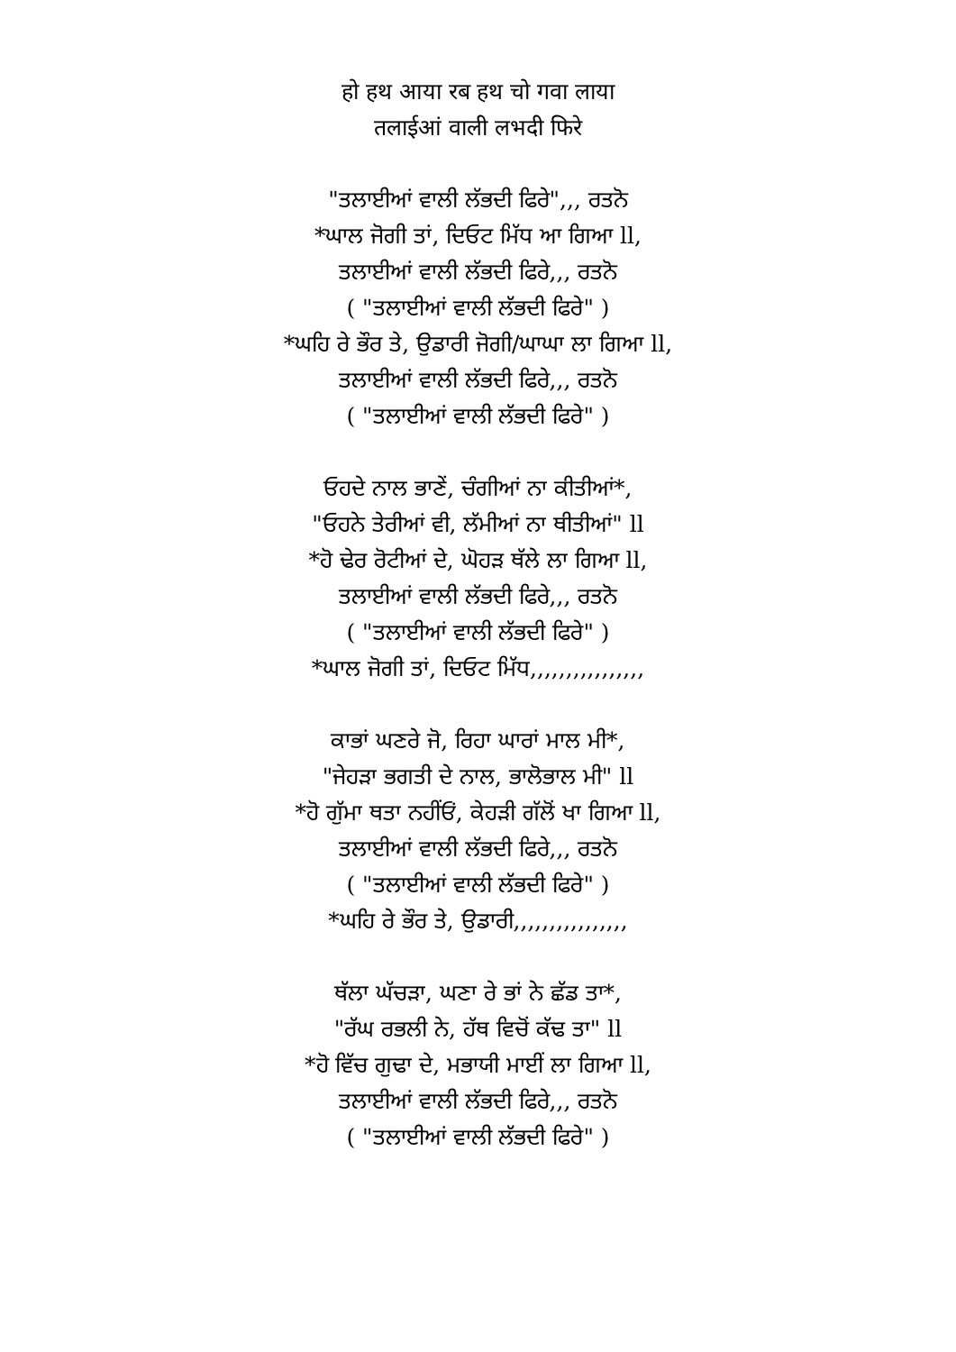हो हथ आया रब हथ चो गवा लाया
तलाईआं वाली लभदी फिरे
"ਤਲਾਈਆਂ ਵਾਲੀ ਲੱਭਦੀ ਫਿਰੇ",,, ਰਤਨੋ
*ਘਾਲ ਜੋਗੀ ਤਾਂ, ਦਿਓਟ ਮਿੱਧ ਆ ਗਿਆ ll,
ਤਲਾਈਆਂ ਵਾਲੀ ਲੱਭਦੀ ਫਿਰੇ,,, ਰਤਨੋ
( "ਤਲਾਈਆਂ ਵਾਲੀ ਲੱਭਦੀ ਫਿਰੇ" )
*ਘਹਿ ਰੇ ਭੌਰ ਤੇ, ਉਡਾਰੀ ਜੋਗੀ/ਘਾਘਾ ਲਾ ਗਿਆ ll,
ਤਲਾਈਆਂ ਵਾਲੀ ਲੱਭਦੀ ਫਿਰੇ,,, ਰਤਨੋ
( "ਤਲਾਈਆਂ ਵਾਲੀ ਲੱਭਦੀ ਫਿਰੇ" )
ਓਹਦੇ ਨਾਲ ਭਾਣੇਂ, ਚੰਗੀਆਂ ਨਾ ਕੀਤੀਆਂ*,
"ਓਹਨੇ ਤੇਰੀਆਂ ਵੀ, ਲੱਮੀਆਂ ਨਾ ਥੀਤੀਆਂ" ll
*ਹੋ ਢੇਰ ਰੋਟੀਆਂ ਦੇ, ਘੋਹੜ ਥੱਲੇ ਲਾ ਗਿਆ ll,
ਤਲਾਈਆਂ ਵਾਲੀ ਲੱਭਦੀ ਫਿਰੇ,,, ਰਤਨੋ
( "ਤਲਾਈਆਂ ਵਾਲੀ ਲੱਭਦੀ ਫਿਰੇ" )
*ਘਾਲ ਜੋਗੀ ਤਾਂ, ਦਿਓਟ ਮਿੱਧ,,,,,,,,,,,,,,,,
ਕਾਭਾਂ ਘਣਰੇ ਜੋ, ਰਿਹਾ ਘਾਰਾਂ ਮਾਲ ਮੀ*,
"ਜੇਹੜਾ ਭਗਤੀ ਦੇ ਨਾਲ, ਭਾਲੋਭਾਲ ਮੀ" ll
*ਹੋ ਗੁੱਮਾ ਥਤਾ ਨਹੀਂਓਂ, ਕੇਹੜੀ ਗੱਲੋਂ ਖਾ ਗਿਆ ll,
ਤਲਾਈਆਂ ਵਾਲੀ ਲੱਭਦੀ ਫਿਰੇ,,, ਰਤਨੋ
( "ਤਲਾਈਆਂ ਵਾਲੀ ਲੱਭਦੀ ਫਿਰੇ" )
*ਘਹਿ ਰੇ ਭੌਰ ਤੇ, ਉਡਾਰੀ,,,,,,,,,,,,,,,,
ਥੱਲਾ ਘੱਚੜਾ, ਘਣਾ ਰੇ ਭਾਂ ਨੇ ਛੱਡ ਤਾ*,
"ਰੱਘ ਰਭਲੀ ਨੇ, ਹੱਥ ਵਿਚੋਂ ਕੱਢ ਤਾ" ll
*ਹੋ ਵਿੱਚ ਗੁਢਾ ਦੇ, ਮਭਾਯੀ ਮਾਈਂ ਲਾ ਗਿਆ ll,
ਤਲਾਈਆਂ ਵਾਲੀ ਲੱਭਦੀ ਫਿਰੇ,,, ਰਤਨੋ
( "ਤਲਾਈਆਂ ਵਾਲੀ ਲੱਭਦੀ ਫਿਰੇ" )